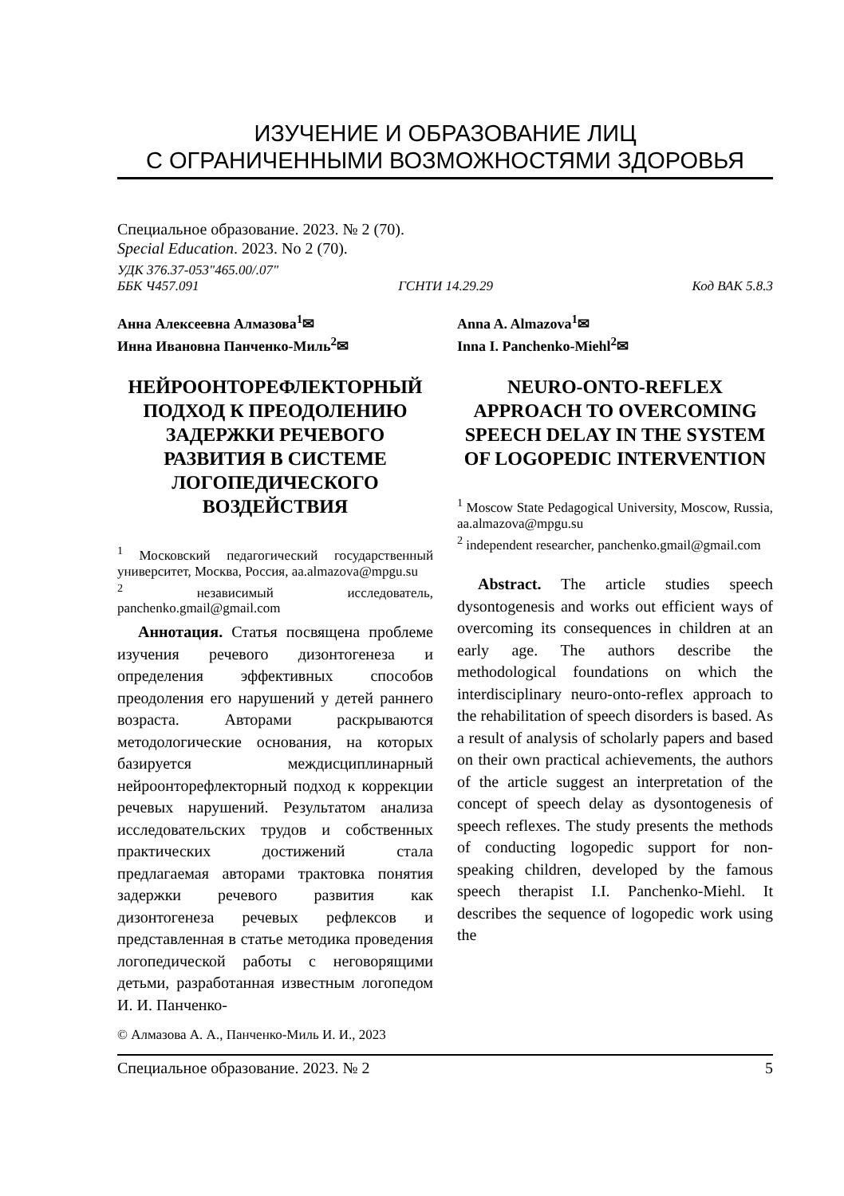ИЗУЧЕНИЕ И ОБРАЗОВАНИЕ ЛИЦ
С ОГРАНИЧЕННЫМИ ВОЗМОЖНОСТЯМИ ЗДОРОВЬЯ
Специальное образование. 2023. № 2 (70).
Special Education. 2023. No 2 (70).
УДК 376.37-053"465.00/.07"
ББК Ч457.091 ГСНТИ 14.29.29 Код ВАК 5.8.3
Анна Алексеевна Алмазова<sup>1</sup>✉
Инна Ивановна Панченко-Миль<sup>2</sup>✉
НЕЙРООНТОРЕФЛЕКТОРНЫЙ ПОДХОД К ПРЕОДОЛЕНИЮ ЗАДЕРЖКИ РЕЧЕВОГО РАЗВИТИЯ В СИСТЕМЕ ЛОГОПЕДИЧЕСКОГО ВОЗДЕЙСТВИЯ
<sup>1</sup> Московский педагогический государственный университет, Москва, Россия, aa.almazova@mpgu.su
<sup>2</sup> независимый исследователь, panchenko.gmail@gmail.com
Аннотация. Статья посвящена проблеме изучения речевого дизонтогенеза и определения эффективных способов преодоления его нарушений у детей раннего возраста. Авторами раскрываются методологические основания, на которых базируется междисциплинарный нейроонторефлекторный подход к коррекции речевых нарушений. Результатом анализа исследовательских трудов и собственных практических достижений стала предлагаемая авторами трактовка понятия задержки речевого развития как дизонтогенеза речевых рефлексов и представленная в статье методика проведения логопедической работы с неговорящими детьми, разработанная известным логопедом И. И. Панченко-
Anna A. Almazova<sup>1</sup>✉
Inna I. Panchenko-Miehl<sup>2</sup>✉
NEURO-ONTO-REFLEX APPROACH TO OVERCOMING SPEECH DELAY IN THE SYSTEM OF LOGOPEDIC INTERVENTION
<sup>1</sup> Moscow State Pedagogical University, Moscow, Russia, aa.almazova@mpgu.su
<sup>2</sup> independent researcher, panchenko.gmail@gmail.com
Abstract. The article studies speech dysontogenesis and works out efficient ways of overcoming its consequences in children at an early age. The authors describe the methodological foundations on which the interdisciplinary neuro-onto-reflex approach to the rehabilitation of speech disorders is based. As a result of analysis of scholarly papers and based on their own practical achievements, the authors of the article suggest an interpretation of the concept of speech delay as dysontogenesis of speech reflexes. The study presents the methods of conducting logopedic support for non-speaking children, developed by the famous speech therapist I.I. Panchenko-Miehl. It describes the sequence of logopedic work using the
© Алмазова А. А., Панченко-Миль И. И., 2023
Специальное образование. 2023. № 2 5